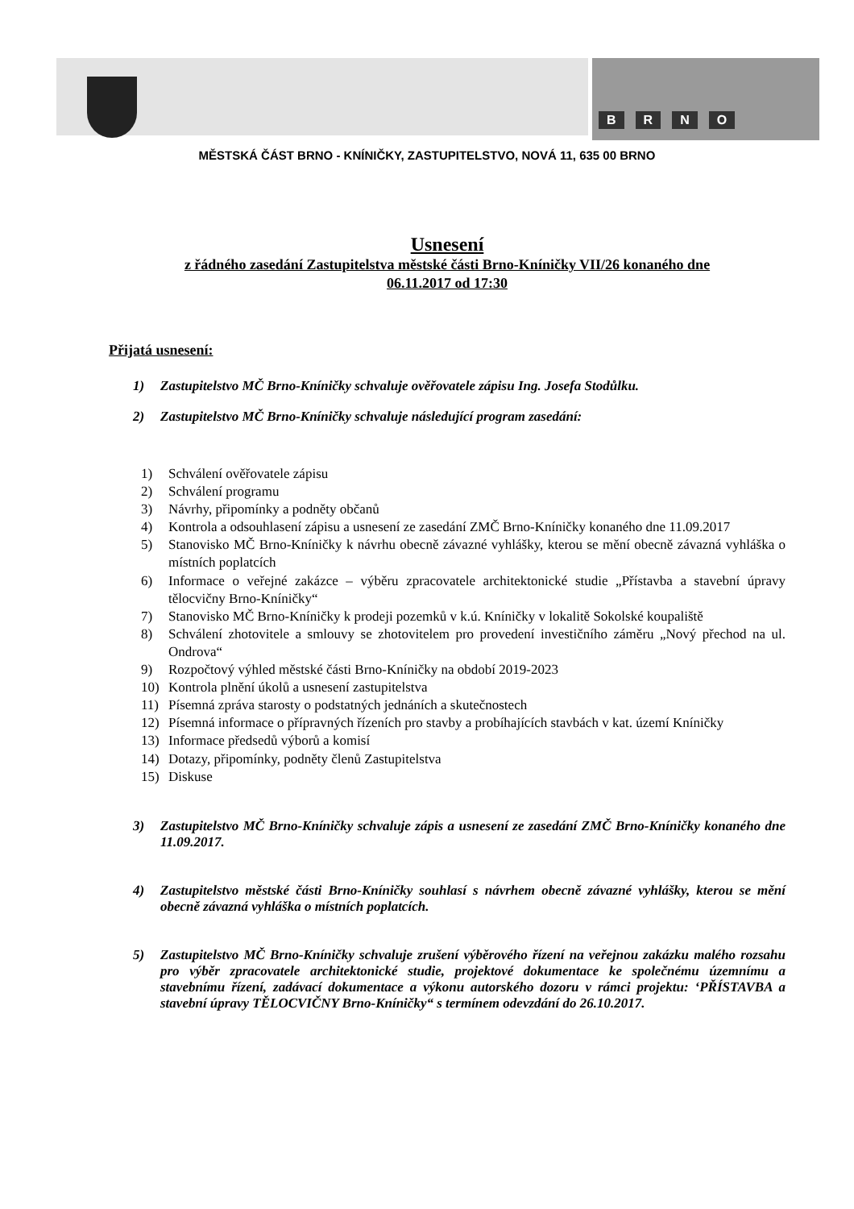BRNO
MĚSTSKÁ ČÁST BRNO - KNÍNIČKY, ZASTUPITELSTVO, NOVÁ 11, 635 00 BRNO
Usnesení
z řádného zasedání Zastupitelstva městské části Brno-Kníničky VII/26 konaného dne
06.11.2017 od 17:30
Přijatá usnesení:
1) Zastupitelstvo MČ Brno-Kníničky schvaluje ověřovatele zápisu Ing. Josefa Stodůlku.
2) Zastupitelstvo MČ Brno-Kníničky schvaluje následující program zasedání:
1) Schválení ověřovatele zápisu
2) Schválení programu
3) Návrhy, připomínky a podněty občanů
4) Kontrola a odsouhlasení zápisu a usnesení ze zasedání ZMČ Brno-Kníničky konaného dne 11.09.2017
5) Stanovisko MČ Brno-Kníničky k návrhu obecně závazné vyhlášky, kterou se mění obecně závazná vyhláška o místních poplatcích
6) Informace o veřejné zakázce – výběru zpracovatele architektonické studie „Přístavba a stavební úpravy tělocvičny Brno-Kníničky“
7) Stanovisko MČ Brno-Kníničky k prodeji pozemků v k.ú. Kníničky v lokalitě Sokolské koupaliště
8) Schválení zhotovitele a smlouvy se zhotovitelem pro provedení investičního záměru „Nový přechod na ul. Ondrova“
9) Rozpočtový výhled městské části Brno-Kníničky na období 2019-2023
10) Kontrola plnění úkolů a usnesení zastupitelstva
11) Písemná zpráva starosty o podstatných jednáních a skutečnostech
12) Písemná informace o přípravných řízeních pro stavby a probíhajících stavbách v kat. území Kníničky
13) Informace předsedů výborů a komisí
14) Dotazy, připomínky, podněty členů Zastupitelstva
15) Diskuse
3) Zastupitelstvo MČ Brno-Kníničky schvaluje zápis a usnesení ze zasedání ZMČ Brno-Kníničky konaného dne 11.09.2017.
4) Zastupitelstvo městské části Brno-Kníničky souhlasí s návrhem obecně závazné vyhlášky, kterou se mění obecně závazná vyhláška o místních poplatcích.
5) Zastupitelstvo MČ Brno-Kníničky schvaluje zrušení výběrového řízení na veřejnou zakázku malého rozsahu pro výběr zpracovatele architektonické studie, projektové dokumentace ke společnému územnímu a stavebnímu řízení, zadávací dokumentace a výkonu autorského dozoru v rámci projektu: ‘PŘÍSTAVBA a stavební úpravy TĚLOCVIČNY Brno-Kníničky“ s termínem odevzdání do 26.10.2017.